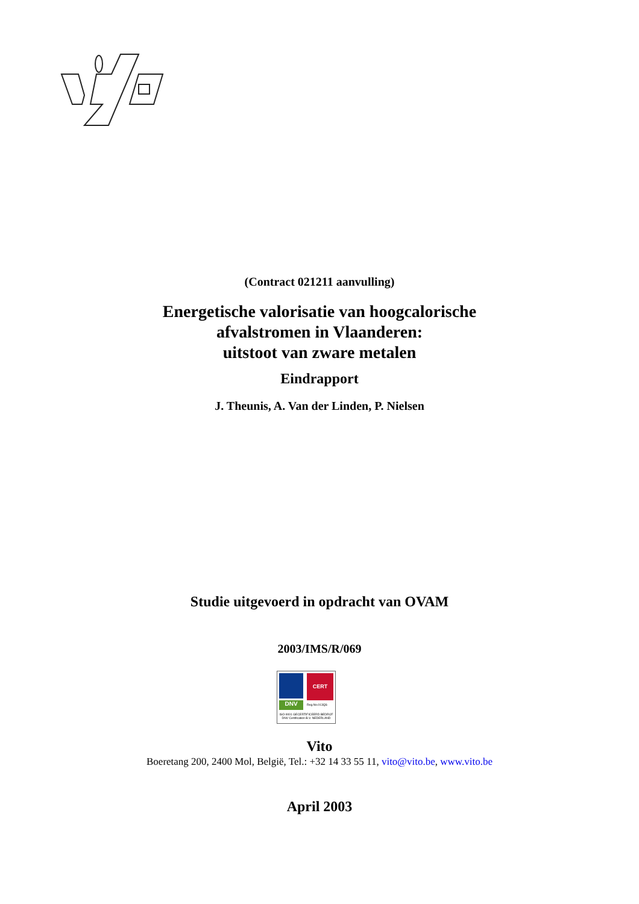(Contract 021211 aanvulling)
Energetische valorisatie van hoogcalorische
afvalstromen in Vlaanderen:
uitstoot van zware metalen
Eindrapport
J. Theunis, A. Van der Linden, P. Nielsen
Studie uitgevoerd in opdracht van OVAM
2003/IMS/R/069
CERT
DNV Reg.No.013QS
ISO-9001 GECERTIFICEERD BEDRIJF
DNV Certification B.V. NEDERLAND
Vito
Boeretang 200, 2400 Mol, België, Tel.: +32 14 33 55 11, vito@vito.be, www.vito.be
April 2003